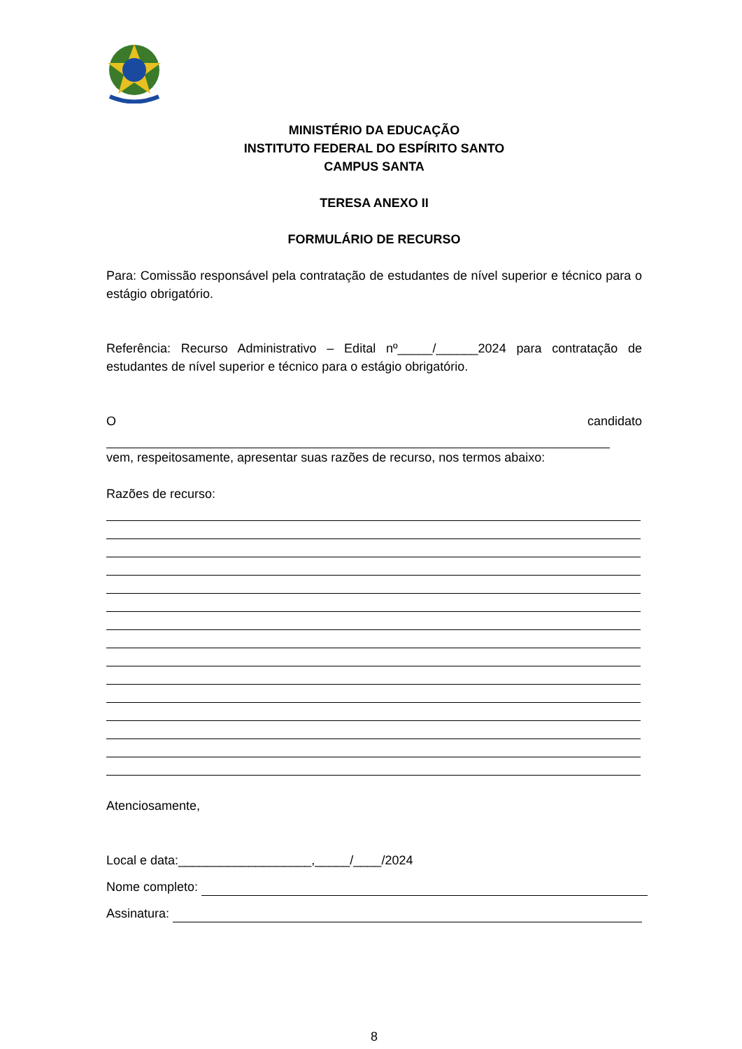MINISTÉRIO DA EDUCAÇÃO
INSTITUTO FEDERAL DO ESPÍRITO SANTO
CAMPUS SANTA
TERESA ANEXO II
FORMULÁRIO DE RECURSO
Para: Comissão responsável pela contratação de estudantes de nível superior e técnico para o estágio obrigatório.
Referência: Recurso Administrativo – Edital nº_____/______2024 para contratação de estudantes de nível superior e técnico para o estágio obrigatório.
O candidato
vem, respeitosamente, apresentar suas razões de recurso, nos termos abaixo:
Razões de recurso:
Atenciosamente,
Local e data:___________________,_____/____/2024
Nome completo:
Assinatura:
8